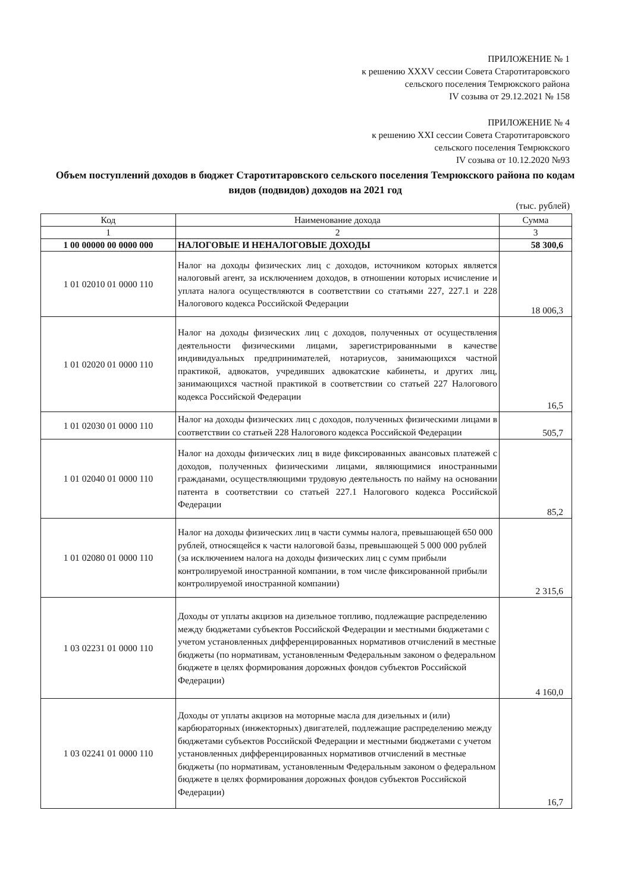ПРИЛОЖЕНИЕ № 1
к решению XXXV сессии Совета Старотитаровского
сельского поселения Темрюкского района
IV созыва от 29.12.2021 № 158
ПРИЛОЖЕНИЕ № 4
к решению XXI сессии Совета Старотитаровского
сельского поселения Темрюкского
IV созыва от 10.12.2020 №93
Объем поступлений доходов в бюджет Старотитаровского сельского поселения Темрюкского района по кодам видов (подвидов) доходов на 2021 год
(тыс. рублей)
| Код | Наименование дохода | Сумма |
| --- | --- | --- |
| 1 | 2 | 3 |
| 1 00 00000 00 0000 000 | НАЛОГОВЫЕ И НЕНАЛОГОВЫЕ ДОХОДЫ | 58 300,6 |
| 1 01 02010 01 0000 110 | Налог на доходы физических лиц с доходов, источником которых является налоговый агент, за исключением доходов, в отношении которых исчисление и уплата налога осуществляются в соответствии со статьями 227, 227.1 и 228 Налогового кодекса Российской Федерации | 18 006,3 |
| 1 01 02020 01 0000 110 | Налог на доходы физических лиц с доходов, полученных от осуществления деятельности физическими лицами, зарегистрированными в качестве индивидуальных предпринимателей, нотариусов, занимающихся частной практикой, адвокатов, учредивших адвокатские кабинеты, и других лиц, занимающихся частной практикой в соответствии со статьей 227 Налогового кодекса Российской Федерации | 16,5 |
| 1 01 02030 01 0000 110 | Налог на доходы физических лиц с доходов, полученных физическими лицами в соответствии со статьей 228 Налогового кодекса Российской Федерации | 505,7 |
| 1 01 02040 01 0000 110 | Налог на доходы физических лиц в виде фиксированных авансовых платежей с доходов, полученных физическими лицами, являющимися иностранными гражданами, осуществляющими трудовую деятельность по найму на основании патента в соответствии со статьей 227.1 Налогового кодекса Российской Федерации | 85,2 |
| 1 01 02080 01 0000 110 | Налог на доходы физических лиц в части суммы налога, превышающей 650 000 рублей, относящейся к части налоговой базы, превышающей 5 000 000 рублей (за исключением налога на доходы физических лиц с сумм прибыли контролируемой иностранной компании, в том числе фиксированной прибыли контролируемой иностранной компании) | 2 315,6 |
| 1 03 02231 01 0000 110 | Доходы от уплаты акцизов на дизельное топливо, подлежащие распределению между бюджетами субъектов Российской Федерации и местными бюджетами с учетом установленных дифференцированных нормативов отчислений в местные бюджеты (по нормативам, установленным Федеральным законом о федеральном бюджете в целях формирования дорожных фондов субъектов Российской Федерации) | 4 160,0 |
| 1 03 02241 01 0000 110 | Доходы от уплаты акцизов на моторные масла для дизельных и (или) карбюраторных (инжекторных) двигателей, подлежащие распределению между бюджетами субъектов Российской Федерации и местными бюджетами с учетом установленных дифференцированных нормативов отчислений в местные бюджеты (по нормативам, установленным Федеральным законом о федеральном бюджете в целях формирования дорожных фондов субъектов Российской Федерации) | 16,7 |